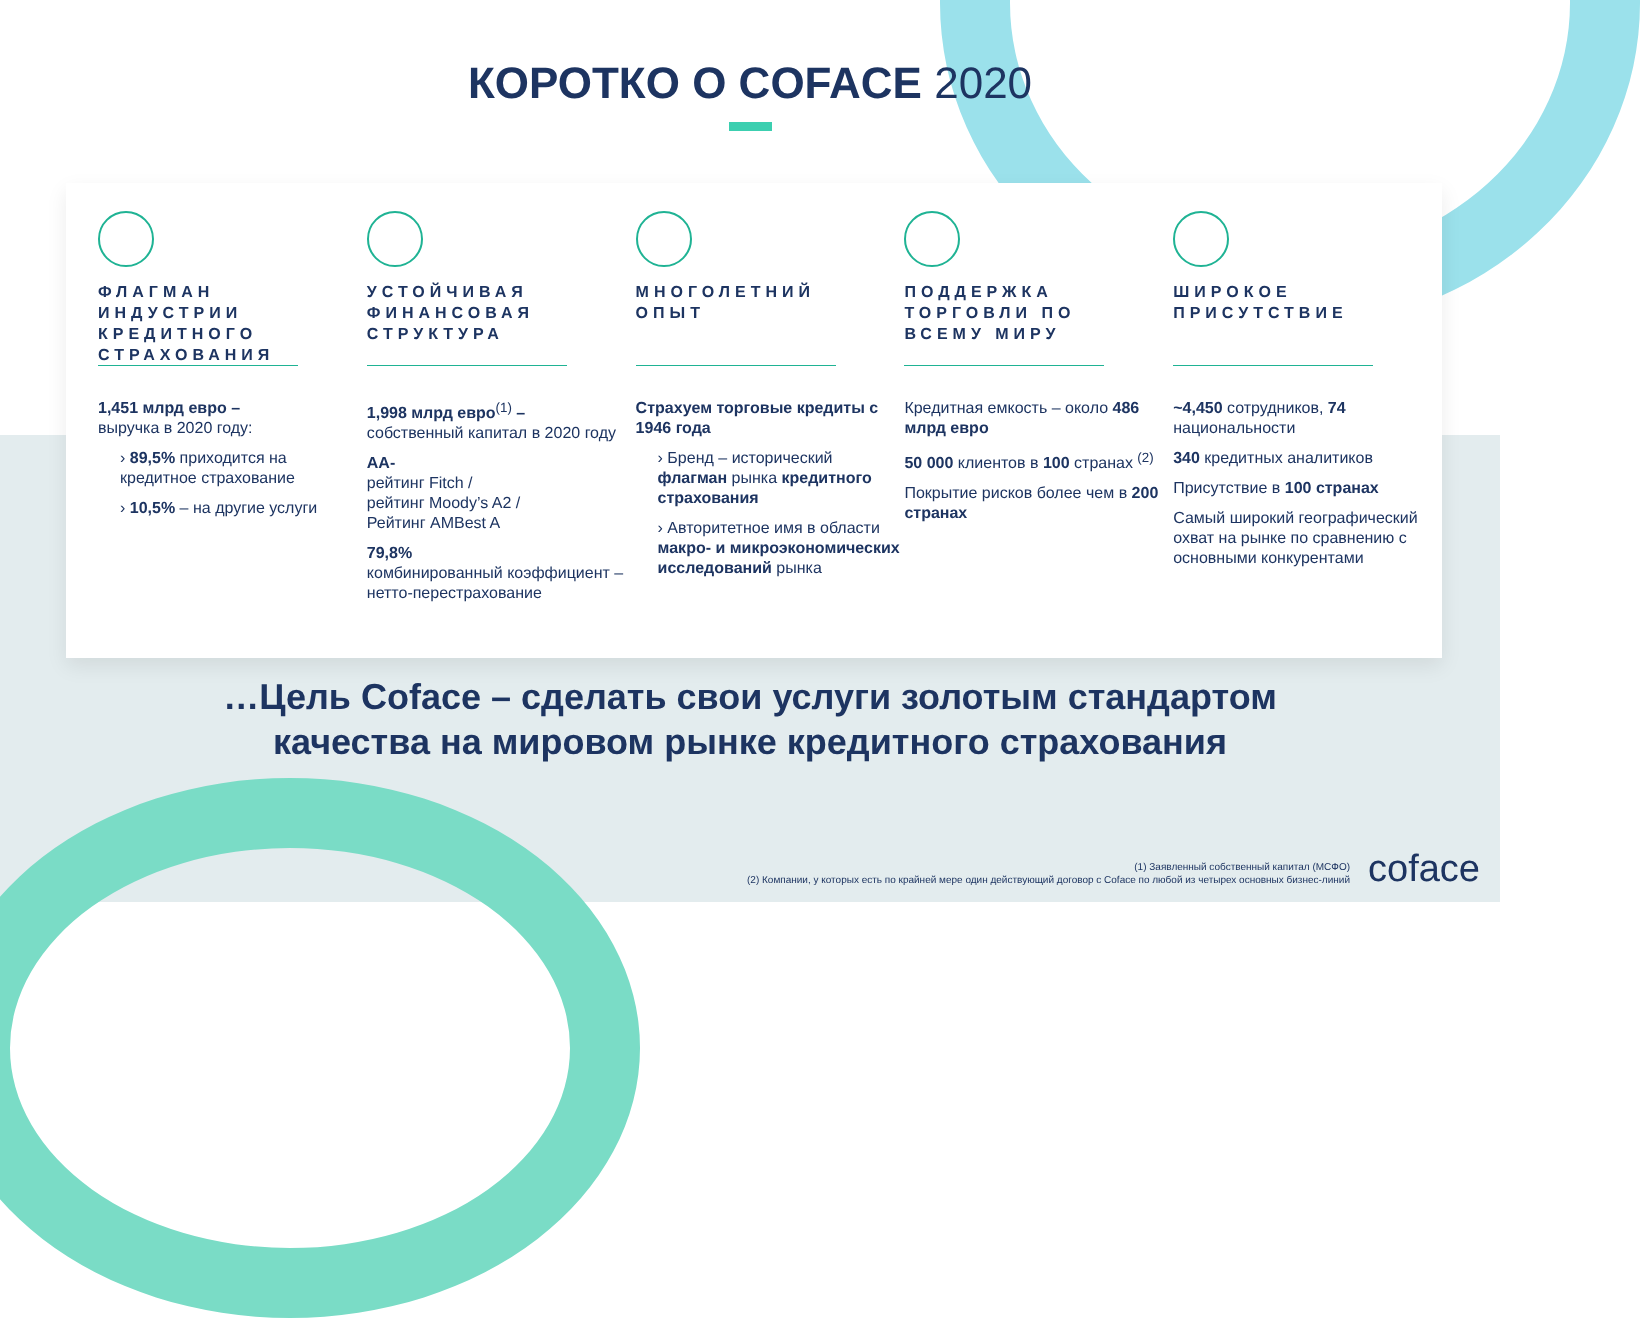КОРОТКО О COFACE 2020
ФЛАГМАН ИНДУСТРИИ КРЕДИТНОГО СТРАХОВАНИЯ
1,451 млрд евро –
выручка в 2020 году:
› 89,5% приходится на кредитное страхование
› 10,5% – на другие услуги
УСТОЙЧИВАЯ ФИНАНСОВАЯ СТРУКТУРА
1,998 млрд евро<sup>(1)</sup> –
собственный капитал в 2020 году
AA-
рейтинг Fitch /
рейтинг Moody’s A2 /
Рейтинг AMBest A
79,8%
комбинированный коэффициент – нетто-перестрахование
МНОГОЛЕТНИЙ ОПЫТ
Страхуем торговые кредиты с 1946 года
› Бренд – исторический флагман рынка кредитного страхования
› Авторитетное имя в области макро- и микроэкономических исследований рынка
ПОДДЕРЖКА ТОРГОВЛИ ПО ВСЕМУ МИРУ
Кредитная емкость – около 486 млрд евро
50 000 клиентов в 100 странах <sup>(2)</sup>
Покрытие рисков более чем в 200 странах
ШИРОКОЕ ПРИСУТСТВИЕ
~4,450 сотрудников, 74 национальности
340 кредитных аналитиков
Присутствие в 100 странах
Самый широкий географический охват на рынке по сравнению с основными конкурентами
…Цель Coface – сделать свои услуги золотым стандартом
качества на мировом рынке кредитного страхования
(1) Заявленный собственный капитал (МСФО)
(2) Компании, у которых есть по крайней мере один действующий договор с Coface по любой из четырех основных бизнес-линий
coface